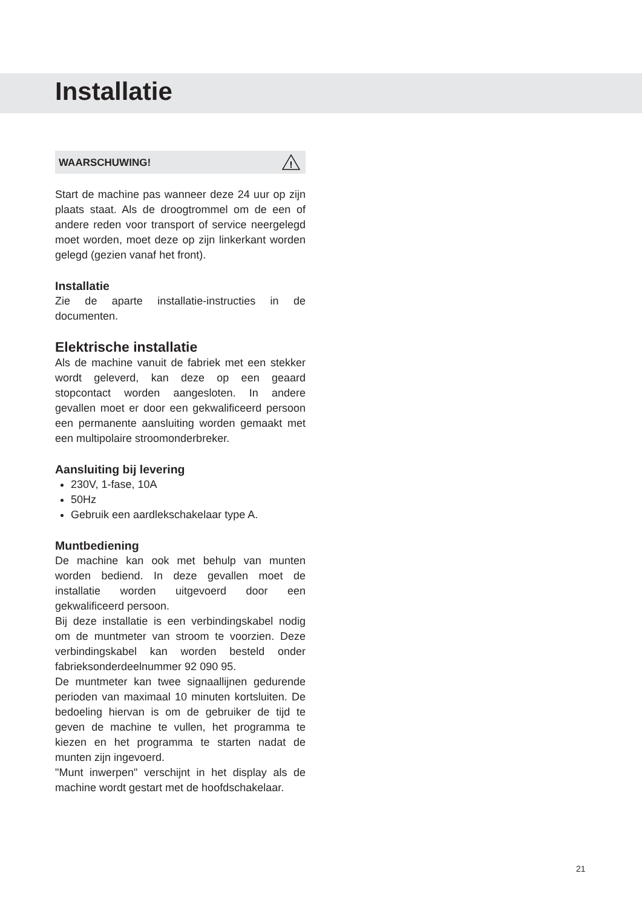Installatie
WAARSCHUWING!
!
Start de machine pas wanneer deze 24 uur op zijn plaats staat. Als de droogtrommel om de een of andere reden voor transport of service neergelegd moet worden, moet deze op zijn linkerkant worden gelegd (gezien vanaf het front).
Installatie
Zie de aparte installatie-instructies in de documenten.
Elektrische installatie
Als de machine vanuit de fabriek met een stekker wordt geleverd, kan deze op een geaard stopcontact worden aangesloten. In andere gevallen moet er door een gekwalificeerd persoon een permanente aansluiting worden gemaakt met een multipolaire stroomonderbreker.
Aansluiting bij levering
230V, 1-fase, 10A
50Hz
Gebruik een aardlekschakelaar type A.
Muntbediening
De machine kan ook met behulp van munten worden bediend. In deze gevallen moet de installatie worden uitgevoerd door een gekwalificeerd persoon.
Bij deze installatie is een verbindingskabel nodig om de muntmeter van stroom te voorzien. Deze verbindingskabel kan worden besteld onder fabrieksonderdeelnummer 92 090 95.
De muntmeter kan twee signaallijnen gedurende perioden van maximaal 10 minuten kortsluiten. De bedoeling hiervan is om de gebruiker de tijd te geven de machine te vullen, het programma te kiezen en het programma te starten nadat de munten zijn ingevoerd.
"Munt inwerpen" verschijnt in het display als de machine wordt gestart met de hoofdschakelaar.
21